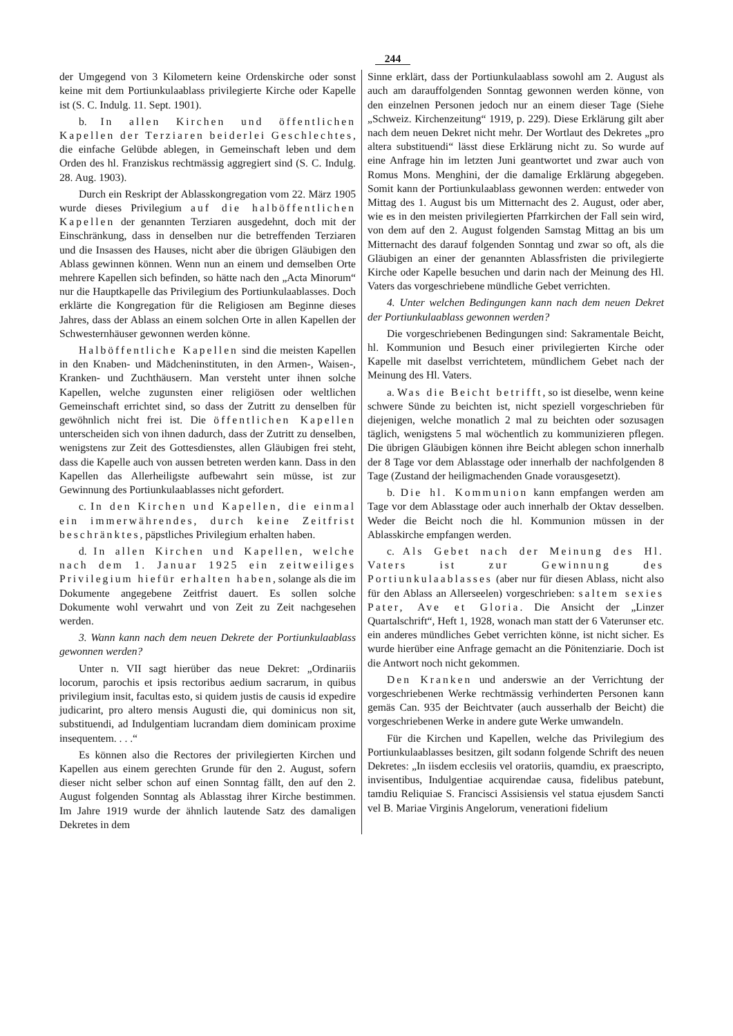244
der Umgegend von 3 Kilometern keine Ordenskirche oder sonst keine mit dem Portiunkulaablass privilegierte Kirche oder Kapelle ist (S. C. Indulg. 11. Sept. 1901).
b. In allen Kirchen und öffentlichen Kapellen der Terziaren beiderlei Geschlechtes, die einfache Gelübde ablegen, in Gemeinschaft leben und dem Orden des hl. Franziskus rechtmässig aggregiert sind (S. C. Indulg. 28. Aug. 1903).
Durch ein Reskript der Ablasskongregation vom 22. März 1905 wurde dieses Privilegium auf die halböffentlichen Kapellen der genannten Terziaren ausgedehnt, doch mit der Einschränkung, dass in denselben nur die betreffenden Terziaren und die Insassen des Hauses, nicht aber die übrigen Gläubigen den Ablass gewinnen können. Wenn nun an einem und demselben Orte mehrere Kapellen sich befinden, so hätte nach den „Acta Minorum“ nur die Hauptkapelle das Privilegium des Portiunkulaablasses. Doch erklärte die Kongregation für die Religiosen am Beginne dieses Jahres, dass der Ablass an einem solchen Orte in allen Kapellen der Schwesternhäuser gewonnen werden könne.
Halböffentliche Kapellen sind die meisten Kapellen in den Knaben- und Mädcheninstituten, in den Armen-, Waisen-, Kranken- und Zuchthäusern. Man versteht unter ihnen solche Kapellen, welche zugunsten einer religiösen oder weltlichen Gemeinschaft errichtet sind, so dass der Zutritt zu denselben für gewöhnlich nicht frei ist. Die öffentlichen Kapellen unterscheiden sich von ihnen dadurch, dass der Zutritt zu denselben, wenigstens zur Zeit des Gottesdienstes, allen Gläubigen frei steht, dass die Kapelle auch von aussen betreten werden kann. Dass in den Kapellen das Allerheiligste aufbewahrt sein müsse, ist zur Gewinnung des Portiunkulaablasses nicht gefordert.
c. In den Kirchen und Kapellen, die einmal ein immerwährendes, durch keine Zeitfrist beschränktes, päpstliches Privilegium erhalten haben.
d. In allen Kirchen und Kapellen, welche nach dem 1. Januar 1925 ein zeitweiliges Privilegium hiefür erhalten haben, solange als die im Dokumente angegebene Zeitfrist dauert. Es sollen solche Dokumente wohl verwahrt und von Zeit zu Zeit nachgesehen werden.
3. Wann kann nach dem neuen Dekrete der Portiunkulaablass gewonnen werden?
Unter n. VII sagt hierüber das neue Dekret: „Ordinariis locorum, parochis et ipsis rectoribus aedium sacrarum, in quibus privilegium insit, facultas esto, si quidem justis de causis id expedire judicarint, pro altero mensis Augusti die, qui dominicus non sit, substituendi, ad Indulgentiam lucrandam diem dominicam proxime insequentem. . . .“
Es können also die Rectores der privilegierten Kirchen und Kapellen aus einem gerechten Grunde für den 2. August, sofern dieser nicht selber schon auf einen Sonntag fällt, den auf den 2. August folgenden Sonntag als Ablasstag ihrer Kirche bestimmen. Im Jahre 1919 wurde der ähnlich lautende Satz des damaligen Dekretes in dem
Sinne erklärt, dass der Portiunkulaablass sowohl am 2. August als auch am darauffolgenden Sonntag gewonnen werden könne, von den einzelnen Personen jedoch nur an einem dieser Tage (Siehe „Schweiz. Kirchenzeitung“ 1919, p. 229). Diese Erklärung gilt aber nach dem neuen Dekret nicht mehr. Der Wortlaut des Dekretes „pro altera substituendi“ lässt diese Erklärung nicht zu. So wurde auf eine Anfrage hin im letzten Juni geantwortet und zwar auch von Romus Mons. Menghini, der die damalige Erklärung abgegeben. Somit kann der Portiunkulaablass gewonnen werden: entweder von Mittag des 1. August bis um Mitternacht des 2. August, oder aber, wie es in den meisten privilegierten Pfarrkirchen der Fall sein wird, von dem auf den 2. August folgenden Samstag Mittag an bis um Mitternacht des darauf folgenden Sonntag und zwar so oft, als die Gläubigen an einer der genannten Ablassfristen die privilegierte Kirche oder Kapelle besuchen und darin nach der Meinung des Hl. Vaters das vorgeschriebene mündliche Gebet verrichten.
4. Unter welchen Bedingungen kann nach dem neuen Dekret der Portiunkulaablass gewonnen werden?
Die vorgeschriebenen Bedingungen sind: Sakramentale Beicht, hl. Kommunion und Besuch einer privilegierten Kirche oder Kapelle mit daselbst verrichtetem, mündlichem Gebet nach der Meinung des Hl. Vaters.
a. Was die Beicht betrifft, so ist dieselbe, wenn keine schwere Sünde zu beichten ist, nicht speziell vorgeschrieben für diejenigen, welche monatlich 2 mal zu beichten oder sozusagen täglich, wenigstens 5 mal wöchentlich zu kommunizieren pflegen. Die übrigen Gläubigen können ihre Beicht ablegen schon innerhalb der 8 Tage vor dem Ablasstage oder innerhalb der nachfolgenden 8 Tage (Zustand der heiligmachenden Gnade vorausgesetzt).
b. Die hl. Kommunion kann empfangen werden am Tage vor dem Ablasstage oder auch innerhalb der Oktav desselben. Weder die Beicht noch die hl. Kommunion müssen in der Ablasskirche empfangen werden.
c. Als Gebet nach der Meinung des Hl. Vaters ist zur Gewinnung des Portiunkulaablasses (aber nur für diesen Ablass, nicht also für den Ablass an Allerseelen) vorgeschrieben: saltem sexies Pater, Ave et Gloria. Die Ansicht der „Linzer Quartalschrift“, Heft 1, 1928, wonach man statt der 6 Vaterunser etc. ein anderes mündliches Gebet verrichten könne, ist nicht sicher. Es wurde hierüber eine Anfrage gemacht an die Pönitenziarie. Doch ist die Antwort noch nicht gekommen.
Den Kranken und anderswie an der Verrichtung der vorgeschriebenen Werke rechtmässig verhinderten Personen kann gemäs Can. 935 der Beichtvater (auch ausserhalb der Beicht) die vorgeschriebenen Werke in andere gute Werke umwandeln.
Für die Kirchen und Kapellen, welche das Privilegium des Portiunkulaablasses besitzen, gilt sodann folgende Schrift des neuen Dekretes: „In iisdem ecclesiis vel oratoriis, quamdiu, ex praescripto, invisentibus, Indulgentiae acquirendae causa, fidelibus patebunt, tamdiu Reliquiae S. Francisci Assisiensis vel statua ejusdem Sancti vel B. Mariae Virginis Angelorum, venerationi fidelium